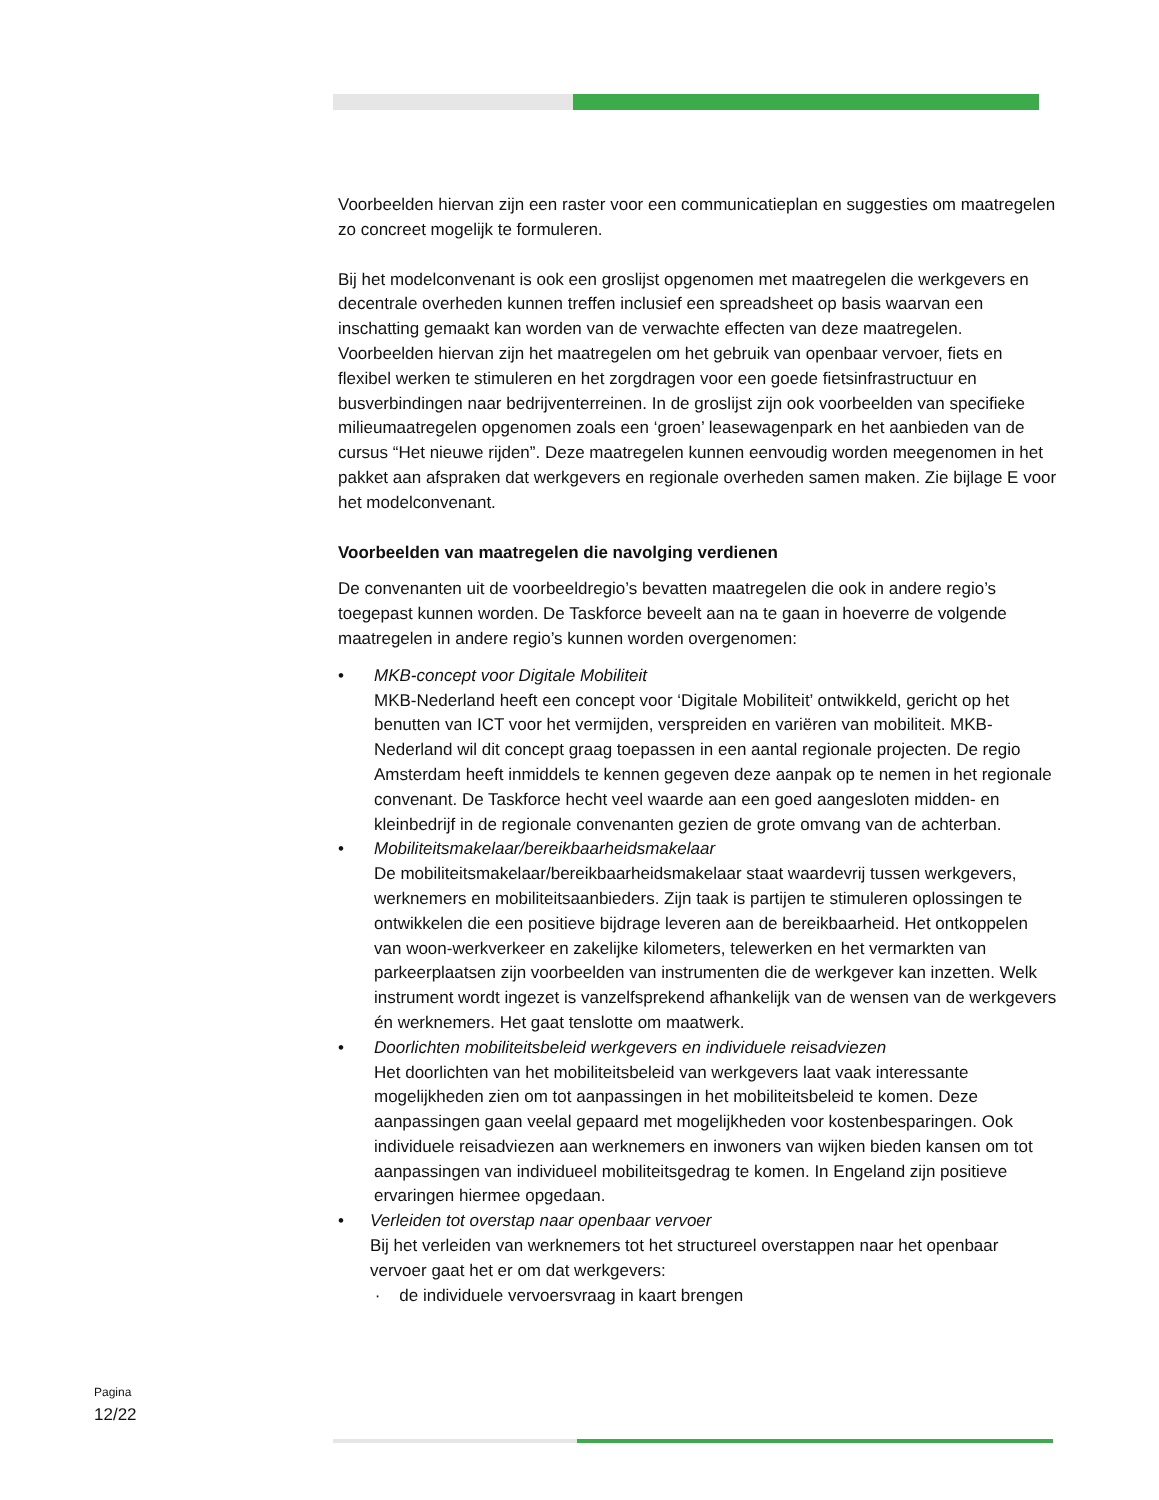Voorbeelden hiervan zijn een raster voor een communicatieplan en suggesties om maatregelen zo concreet mogelijk te formuleren.
Bij het modelconvenant is ook een groslijst opgenomen met maatregelen die werkgevers en decentrale overheden kunnen treffen inclusief een spreadsheet op basis waarvan een inschatting gemaakt kan worden van de verwachte effecten van deze maatregelen. Voorbeelden hiervan zijn het maatregelen om het gebruik van openbaar vervoer, fiets en flexibel werken te stimuleren en het zorgdragen voor een goede fietsinfrastructuur en busverbindingen naar bedrijventerreinen. In de groslijst zijn ook voorbeelden van specifieke milieumaatregelen opgenomen zoals een ‘groen’ leasewagenpark en het aanbieden van de cursus “Het nieuwe rijden”. Deze maatregelen kunnen eenvoudig worden meegenomen in het pakket aan afspraken dat werkgevers en regionale overheden samen maken. Zie bijlage E voor het modelconvenant.
Voorbeelden van maatregelen die navolging verdienen
De convenanten uit de voorbeeldregio’s bevatten maatregelen die ook in andere regio’s toegepast kunnen worden. De Taskforce beveelt aan na te gaan in hoeverre de volgende maatregelen in andere regio’s kunnen worden overgenomen:
• MKB-concept voor Digitale Mobiliteit
MKB-Nederland heeft een concept voor ‘Digitale Mobiliteit’ ontwikkeld, gericht op het benutten van ICT voor het vermijden, verspreiden en variëren van mobiliteit. MKB-Nederland wil dit concept graag toepassen in een aantal regionale projecten. De regio Amsterdam heeft inmiddels te kennen gegeven deze aanpak op te nemen in het regionale convenant. De Taskforce hecht veel waarde aan een goed aangesloten midden- en kleinbedrijf in de regionale convenanten gezien de grote omvang van de achterban.
• Mobiliteitsmakelaar/bereikbaarheidsmakelaar
De mobiliteitsmakelaar/bereikbaarheidsmakelaar staat waardevrij tussen werkgevers, werknemers en mobiliteitsaanbieders. Zijn taak is partijen te stimuleren oplossingen te ontwikkelen die een positieve bijdrage leveren aan de bereikbaarheid. Het ontkoppelen van woon-werkverkeer en zakelijke kilometers, telewerken en het vermarkten van parkeerplaatsen zijn voorbeelden van instrumenten die de werkgever kan inzetten. Welk instrument wordt ingezet is vanzelfsprekend afhankelijk van de wensen van de werkgevers én werknemers. Het gaat tenslotte om maatwerk.
• Doorlichten mobiliteitsbeleid werkgevers en individuele reisadviezen
Het doorlichten van het mobiliteitsbeleid van werkgevers laat vaak interessante mogelijkheden zien om tot aanpassingen in het mobiliteitsbeleid te komen. Deze aanpassingen gaan veelal gepaard met mogelijkheden voor kostenbesparingen. Ook individuele reisadviezen aan werknemers en inwoners van wijken bieden kansen om tot aanpassingen van individueel mobiliteitsgedrag te komen. In Engeland zijn positieve ervaringen hiermee opgedaan.
• Verleiden tot overstap naar openbaar vervoer
Bij het verleiden van werknemers tot het structureel overstappen naar het openbaar vervoer gaat het er om dat werkgevers:
· de individuele vervoersvraag in kaart brengen
Pagina
12/22